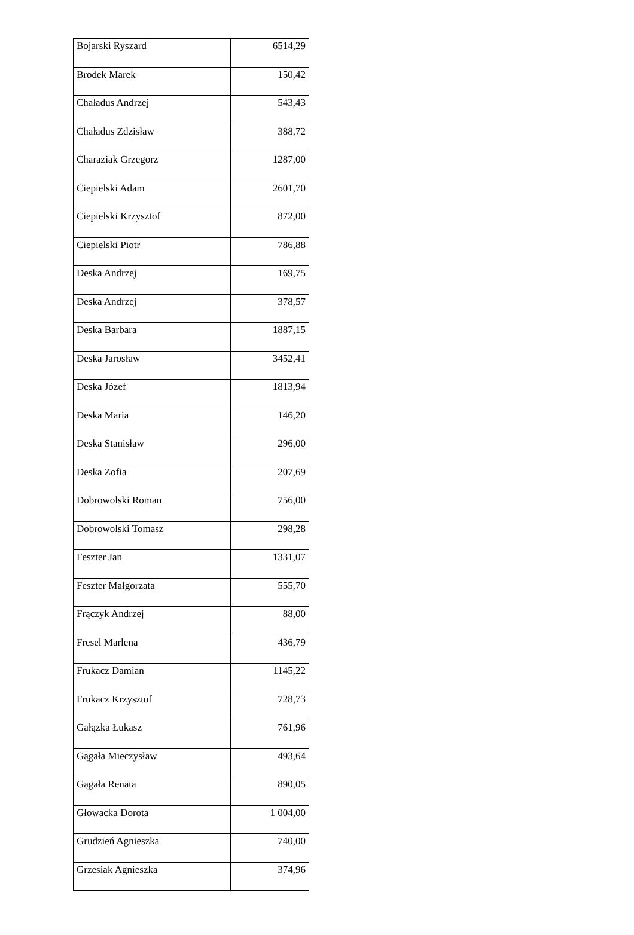| Bojarski Ryszard | 6514,29 |
| Brodek Marek | 150,42 |
| Chaładus Andrzej | 543,43 |
| Chaładus Zdzisław | 388,72 |
| Charaziak Grzegorz | 1287,00 |
| Ciepielski Adam | 2601,70 |
| Ciepielski Krzysztof | 872,00 |
| Ciepielski Piotr | 786,88 |
| Deska Andrzej | 169,75 |
| Deska Andrzej | 378,57 |
| Deska Barbara | 1887,15 |
| Deska Jarosław | 3452,41 |
| Deska Józef | 1813,94 |
| Deska Maria | 146,20 |
| Deska Stanisław | 296,00 |
| Deska Zofia | 207,69 |
| Dobrowolski Roman | 756,00 |
| Dobrowolski Tomasz | 298,28 |
| Feszter Jan | 1331,07 |
| Feszter Małgorzata | 555,70 |
| Frączyk Andrzej | 88,00 |
| Fresel Marlena | 436,79 |
| Frukacz Damian | 1145,22 |
| Frukacz Krzysztof | 728,73 |
| Gałązka Łukasz | 761,96 |
| Gągała Mieczysław | 493,64 |
| Gągała Renata | 890,05 |
| Głowacka Dorota | 1 004,00 |
| Grudzień Agnieszka | 740,00 |
| Grzesiak Agnieszka | 374,96 |